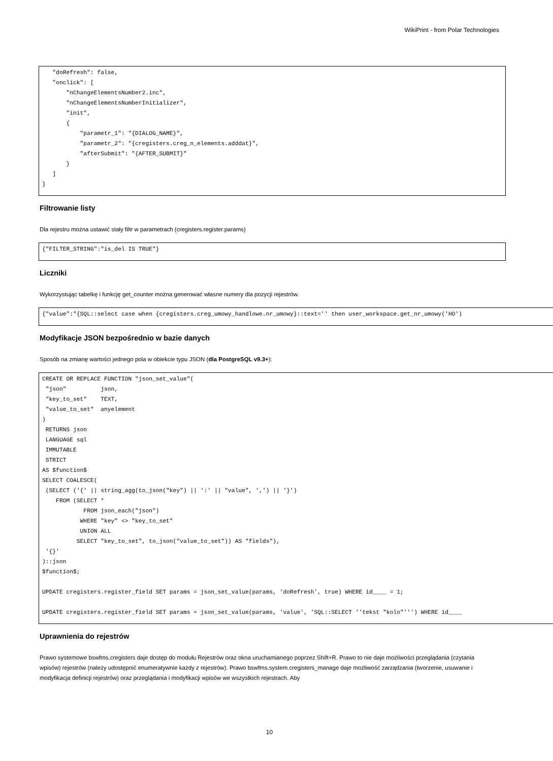WikiPrint - from Polar Technologies
   "doRefresh": false,
   "onclick": [
       "nChangeElementsNumber2.inc",
       "nChangeElementsNumberInitializer",
       "init",
       {
           "parametr_1": "{DIALOG_NAME}",
           "parametr_2": "{cregisters.creg_n_elements.adddat}",
           "afterSubmit": "{AFTER_SUBMIT}"
       }
   ]
}
Filtrowanie listy
Dla rejestru można ustawić stały filtr w parametrach (cregisters.register.params)
{"FILTER_STRING":"is_del IS TRUE"}
Liczniki
Wykorzystując tabelkę i funkcję get_counter można generować własne numery dla pozycji rejestrów.
{"value":"{SQL::select case when {cregisters.creg_umowy_handlowe.nr_umowy}::text='' then user_workspace.get_nr_umowy('HO')
Modyfikacje JSON bezpośrednio w bazie danych
Sposób na zmianę wartości jednego pola w obiekcie typu JSON (dla PostgreSQL v9.3+):
CREATE OR REPLACE FUNCTION "json_set_value"(
 "json"          json,
 "key_to_set"    TEXT,
 "value_to_set"  anyelement
)
 RETURNS json
 LANGUAGE sql
 IMMUTABLE
 STRICT
AS $function$
SELECT COALESCE(
 (SELECT ('{' || string_agg(to_json("key") || ':' || "value", ',') || '}')
    FROM (SELECT *
            FROM json_each("json")
           WHERE "key" <> "key_to_set"
           UNION ALL
          SELECT "key_to_set", to_json("value_to_set")) AS "fields"),
 '{}'
)::json
$function$;

UPDATE cregisters.register_field SET params = json_set_value(params, 'doRefresh', true) WHERE id____ = 1;

UPDATE cregisters.register_field SET params = json_set_value(params, 'value', 'SQL::SELECT ''tekst "kolo"''') WHERE id____
Uprawnienia do rejestrów
Prawo systemowe bswfms.cregisters daje dostęp do modułu Rejestrów oraz okna uruchamianego poprzez Shift+R. Prawo to nie daje możliwości przeglądania (czytania wpisów) rejestrów (należy udostępnić enumeratywnie każdy z rejestrów). Prawo bswfms.system.cregisters_manage daje możliwość zarządzania (tworzenie, usuwanie i modyfikacja definicji rejestrów) oraz przeglądania i modyfikacji wpisów we wszystkich rejestrach. Aby
10